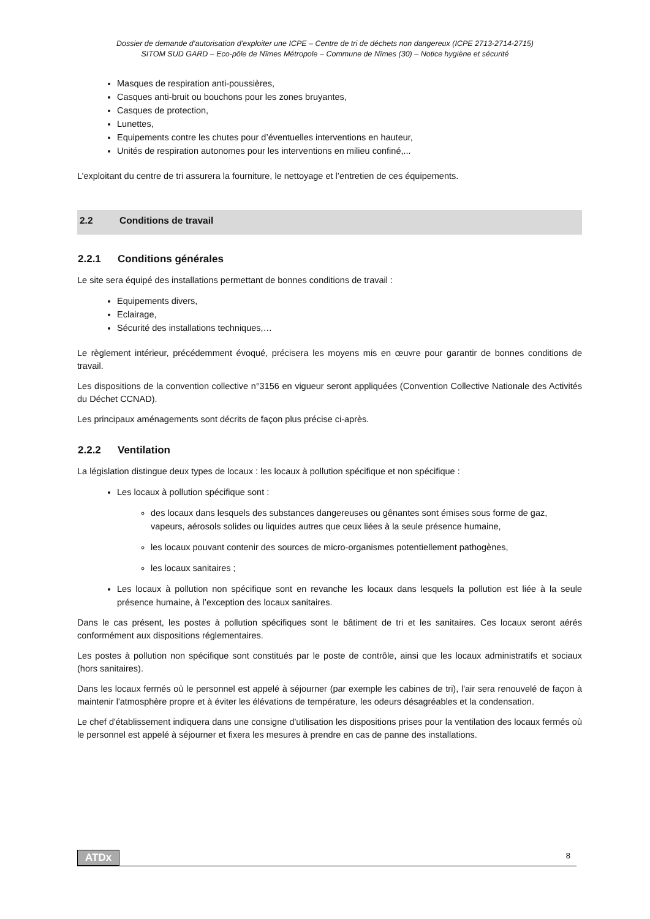Dossier de demande d’autorisation d’exploiter une ICPE – Centre de tri de déchets non dangereux (ICPE 2713-2714-2715)
SITOM SUD GARD – Eco-pôle de Nîmes Métropole – Commune de Nîmes (30) – Notice hygiène et sécurité
Masques de respiration anti-poussières,
Casques anti-bruit ou bouchons pour les zones bruyantes,
Casques de protection,
Lunettes,
Equipements contre les chutes pour d’éventuelles interventions en hauteur,
Unités de respiration autonomes pour les interventions en milieu confiné,...
L’exploitant du centre de tri assurera la fourniture, le nettoyage et l’entretien de ces équipements.
2.2 Conditions de travail
2.2.1 Conditions générales
Le site sera équipé des installations permettant de bonnes conditions de travail :
Equipements divers,
Eclairage,
Sécurité des installations techniques,…
Le règlement intérieur, précédemment évoqué, précisera les moyens mis en œuvre pour garantir de bonnes conditions de travail.
Les dispositions de la convention collective n°3156 en vigueur seront appliquées (Convention Collective Nationale des Activités du Déchet CCNAD).
Les principaux aménagements sont décrits de façon plus précise ci-après.
2.2.2 Ventilation
La législation distingue deux types de locaux : les locaux à pollution spécifique et non spécifique :
Les locaux à pollution spécifique sont :
des locaux dans lesquels des substances dangereuses ou gênantes sont émises sous forme de gaz, vapeurs, aérosols solides ou liquides autres que ceux liées à la seule présence humaine,
les locaux pouvant contenir des sources de micro-organismes potentiellement pathogènes,
les locaux sanitaires ;
Les locaux à pollution non spécifique sont en revanche les locaux dans lesquels la pollution est liée à la seule présence humaine, à l’exception des locaux sanitaires.
Dans le cas présent, les postes à pollution spécifiques sont le bâtiment de tri et les sanitaires. Ces locaux seront aérés conformément aux dispositions réglementaires.
Les postes à pollution non spécifique sont constitués par le poste de contrôle, ainsi que les locaux administratifs et sociaux (hors sanitaires).
Dans les locaux fermés où le personnel est appelé à séjourner (par exemple les cabines de tri), l'air sera renouvelé de façon à maintenir l'atmosphère propre et à éviter les élévations de température, les odeurs désagréables et la condensation.
Le chef d'établissement indiquera dans une consigne d'utilisation les dispositions prises pour la ventilation des locaux fermés où le personnel est appelé à séjourner et fixera les mesures à prendre en cas de panne des installations.
ATDx 8